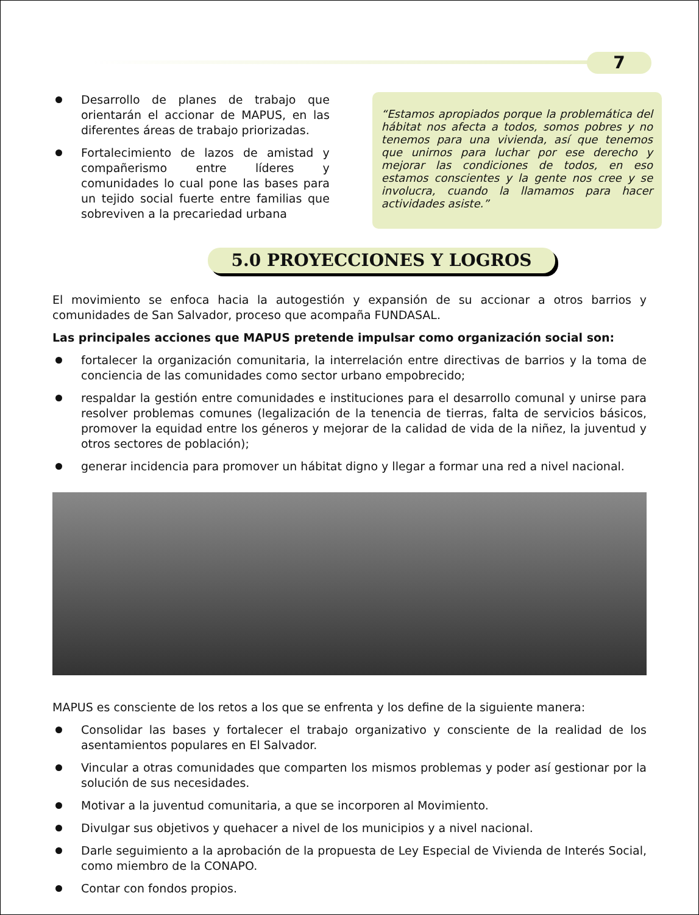7
Desarrollo de planes de trabajo que orientarán el accionar de MAPUS, en las diferentes áreas de trabajo priorizadas.
Fortalecimiento de lazos de amistad y compañerismo entre líderes y comunidades lo cual pone las bases para un tejido social fuerte entre familias que sobreviven a la precariedad urbana
“Estamos apropiados porque la problemática del hábitat nos afecta a todos, somos pobres y no tenemos para una vivienda, así que tenemos que unirnos para luchar por ese derecho y mejorar las condiciones de todos, en eso estamos conscientes y la gente nos cree y se involucra, cuando la llamamos para hacer actividades asiste.”
5.0 PROYECCIONES Y LOGROS
El movimiento se enfoca hacia la autogestión y expansión de su accionar a otros barrios y comunidades de San Salvador, proceso que acompaña FUNDASAL.
Las principales acciones que MAPUS pretende impulsar como organización social son:
fortalecer la organización comunitaria, la interrelación entre directivas de barrios y la toma de conciencia de las comunidades como sector urbano empobrecido;
respaldar la gestión entre comunidades e instituciones para el desarrollo comunal y unirse para resolver problemas comunes (legalización de la tenencia de tierras, falta de servicios básicos, promover la equidad entre los géneros y mejorar de la calidad de vida de la niñez, la juventud y otros sectores de población);
generar incidencia para promover un hábitat digno y llegar a formar una red a nivel nacional.
MAPUS es consciente de los retos a los que se enfrenta y los define de la siguiente manera:
Consolidar las bases y fortalecer el trabajo organizativo y consciente de la realidad de los asentamientos populares en El Salvador.
Vincular a otras comunidades que comparten los mismos problemas y poder así gestionar por la solución de sus necesidades.
Motivar a la juventud comunitaria, a que se incorporen al Movimiento.
Divulgar sus objetivos y quehacer a nivel de los municipios y a nivel nacional.
Darle seguimiento a la aprobación de la propuesta de Ley Especial de Vivienda de Interés Social, como miembro de la CONAPO.
Contar con fondos propios.